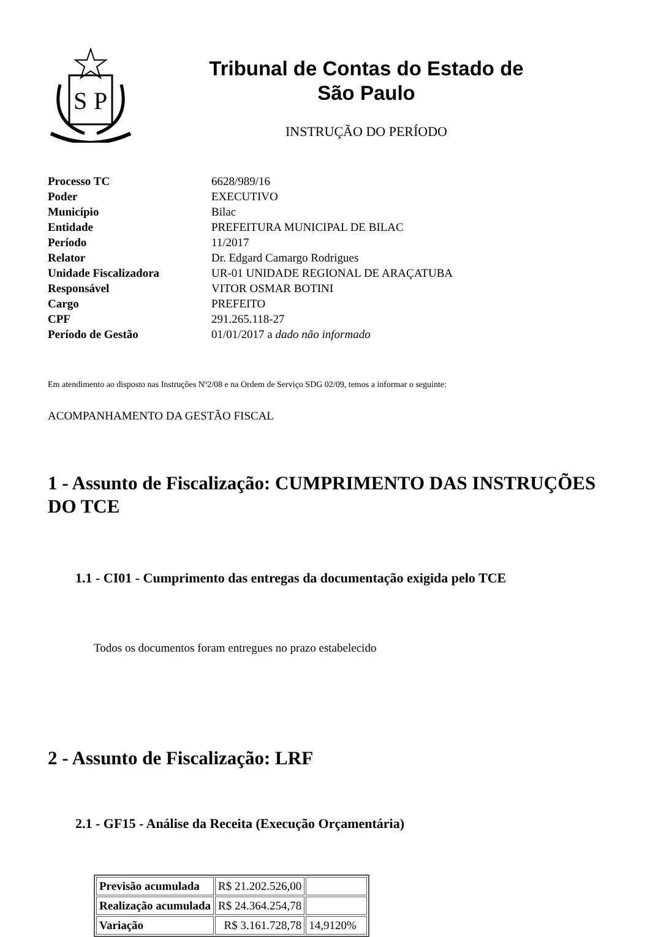S
P
Tribunal de Contas do Estado de
São Paulo
INSTRUÇÃO DO PERÍODO
| Processo TC | 6628/989/16 |
| Poder | EXECUTIVO |
| Município | Bilac |
| Entidade | PREFEITURA MUNICIPAL DE BILAC |
| Período | 11/2017 |
| Relator | Dr. Edgard Camargo Rodrigues |
| Unidade Fiscalizadora | UR-01 UNIDADE REGIONAL DE ARAÇATUBA |
| Responsável | VITOR OSMAR BOTINI |
| Cargo | PREFEITO |
| CPF | 291.265.118-27 |
| Período de Gestão | 01/01/2017 a dado não informado |
Em atendimento ao disposto nas Instruções Nº2/08 e na Ordem de Serviço SDG 02/09, temos a informar o seguinte:
ACOMPANHAMENTO DA GESTÃO FISCAL
1 - Assunto de Fiscalização: CUMPRIMENTO DAS INSTRUÇÕES DO TCE
1.1 - CI01 - Cumprimento das entregas da documentação exigida pelo TCE
Todos os documentos foram entregues no prazo estabelecido
2 - Assunto de Fiscalização: LRF
2.1 - GF15 - Análise da Receita (Execução Orçamentária)
| Previsão acumulada | R$ 21.202.526,00 | |
| Realização acumulada | R$ 24.364.254,78 | |
| Variação | R$ 3.161.728,78 | 14,9120% |